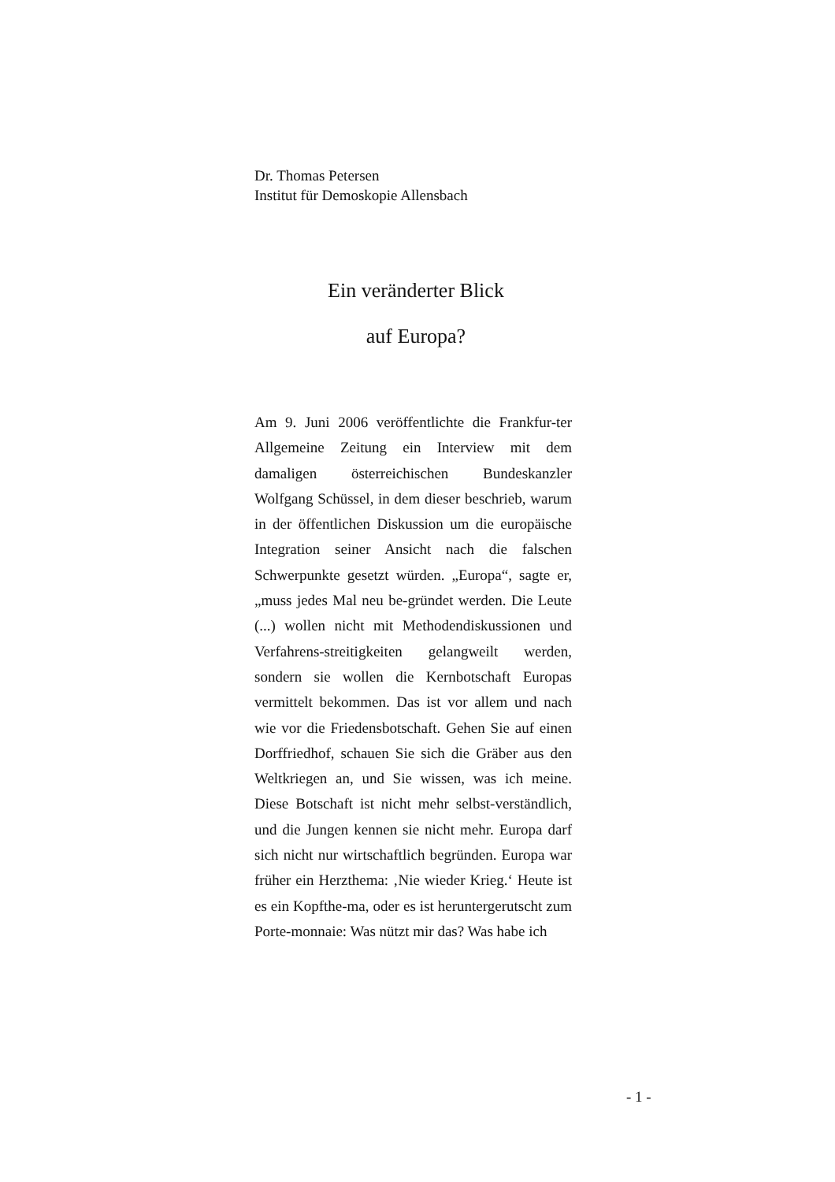Dr. Thomas Petersen
Institut für Demoskopie Allensbach
Ein veränderter Blick
auf Europa?
Am 9. Juni 2006 veröffentlichte die Frankfur-ter Allgemeine Zeitung ein Interview mit dem damaligen österreichischen Bundeskanzler Wolfgang Schüssel, in dem dieser beschrieb, warum in der öffentlichen Diskussion um die europäische Integration seiner Ansicht nach die falschen Schwerpunkte gesetzt würden. „Europa“, sagte er, „muss jedes Mal neu be-gründet werden. Die Leute (...) wollen nicht mit Methodendiskussionen und Verfahrens-streitigkeiten gelangweilt werden, sondern sie wollen die Kernbotschaft Europas vermittelt bekommen. Das ist vor allem und nach wie vor die Friedensbotschaft. Gehen Sie auf einen Dorffriedhof, schauen Sie sich die Gräber aus den Weltkriegen an, und Sie wissen, was ich meine. Diese Botschaft ist nicht mehr selbst-verständlich, und die Jungen kennen sie nicht mehr. Europa darf sich nicht nur wirtschaftlich begründen. Europa war früher ein Herzthema: ‚Nie wieder Krieg.‘ Heute ist es ein Kopfthe-ma, oder es ist heruntergerutscht zum Porte-monnaie: Was nützt mir das? Was habe ich
- 1 -